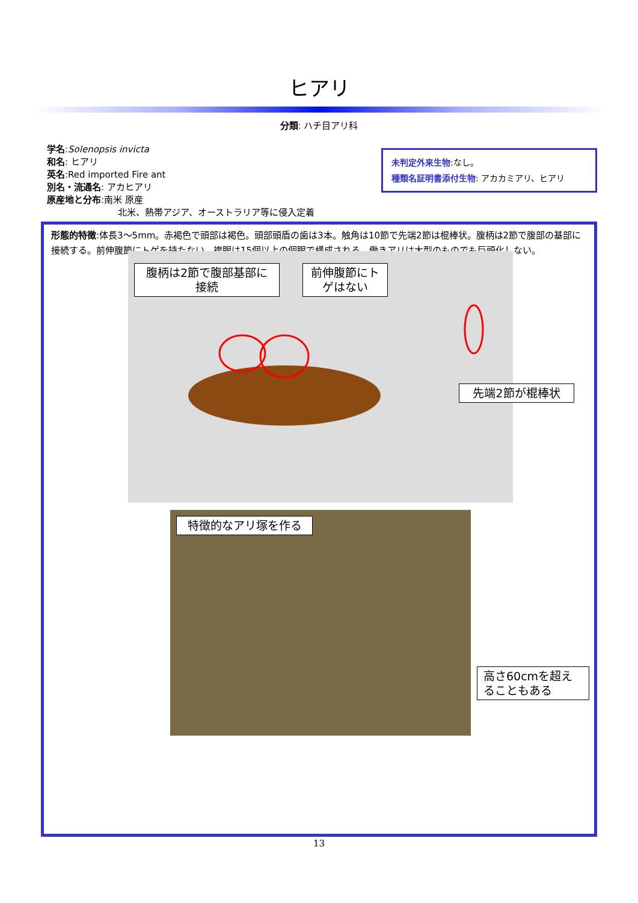ヒアリ
分類: ハチ目アリ科
学名:Solenopsis invicta
和名: ヒアリ
英名:Red imported Fire ant
別名・流通名: アカヒアリ
原産地と分布:南米 原産
北米、熱帯アジア、オーストラリア等に侵入定着
未判定外来生物:なし。
種類名証明書添付生物: アカカミアリ、ヒアリ
形態的特徴:体長3〜5mm。赤褐色で頭部は褐色。頭部頭盾の歯は3本。触角は10節で先端2節は棍棒状。腹柄は2節で腹部の基部に接続する。前伸腹節にトゲを持たない。複眼は15個以上の個眼で構成される。働きアリは大型のものでも巨頭化しない。
腹柄は2節で腹部基部に接続
前伸腹節にトゲはない
先端2節が棍棒状
特徴的なアリ塚を作る
高さ60cmを超えることもある
13